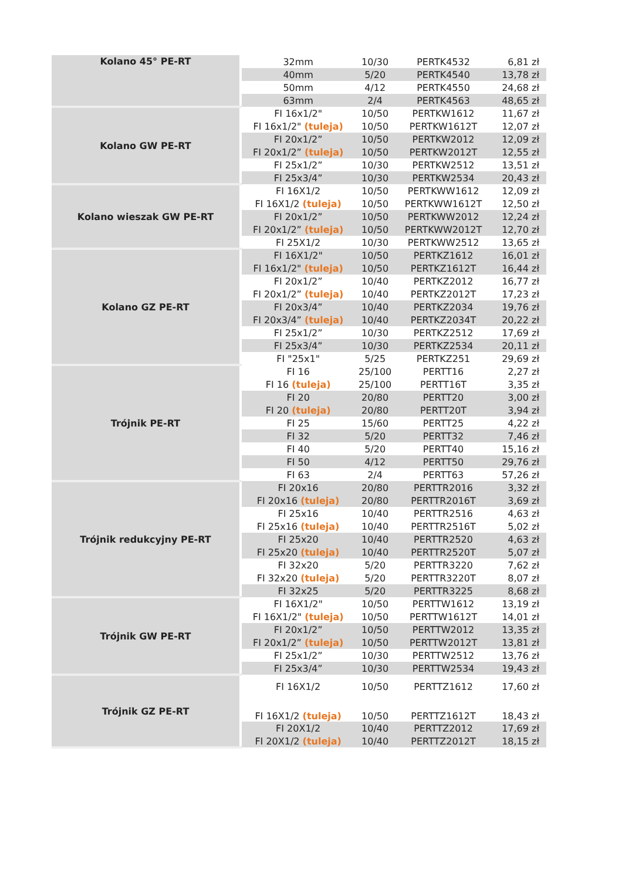| Kolano 45° PE-RT | 32mm | 10/30 | PERTK4532 | 6,81 zł |
| | 40mm | 5/20 | PERTK4540 | 13,78 zł |
| | 50mm | 4/12 | PERTK4550 | 24,68 zł |
| | 63mm | 2/4 | PERTK4563 | 48,65 zł |
| Kolano GW PE-RT | FI 16x1/2" | 10/50 | PERTKW1612 | 11,67 zł |
| | FI 16x1/2" (tuleja) | 10/50 | PERTKW1612T | 12,07 zł |
| | FI 20x1/2” | 10/50 | PERTKW2012 | 12,09 zł |
| | FI 20x1/2” (tuleja) | 10/50 | PERTKW2012T | 12,55 zł |
| | FI 25x1/2” | 10/30 | PERTKW2512 | 13,51 zł |
| | FI 25x3/4” | 10/30 | PERTKW2534 | 20,43 zł |
| Kolano wieszak GW PE-RT | FI 16X1/2 | 10/50 | PERTKWW1612 | 12,09 zł |
| | FI 16X1/2 (tuleja) | 10/50 | PERTKWW1612T | 12,50 zł |
| | FI 20x1/2” | 10/50 | PERTKWW2012 | 12,24 zł |
| | FI 20x1/2” (tuleja) | 10/50 | PERTKWW2012T | 12,70 zł |
| | FI 25X1/2 | 10/30 | PERTKWW2512 | 13,65 zł |
| Kolano GZ PE-RT | FI 16X1/2" | 10/50 | PERTKZ1612 | 16,01 zł |
| | FI 16x1/2" (tuleja) | 10/50 | PERTKZ1612T | 16,44 zł |
| | FI 20x1/2” | 10/40 | PERTKZ2012 | 16,77 zł |
| | FI 20x1/2” (tuleja) | 10/40 | PERTKZ2012T | 17,23 zł |
| | FI 20x3/4” | 10/40 | PERTKZ2034 | 19,76 zł |
| | FI 20x3/4” (tuleja) | 10/40 | PERTKZ2034T | 20,22 zł |
| | FI 25x1/2” | 10/30 | PERTKZ2512 | 17,69 zł |
| | FI 25x3/4” | 10/30 | PERTKZ2534 | 20,11 zł |
| | FI "25x1" | 5/25 | PERTKZ251 | 29,69 zł |
| Trójnik PE-RT | FI 16 | 25/100 | PERTT16 | 2,27 zł |
| | FI 16 (tuleja) | 25/100 | PERTT16T | 3,35 zł |
| | FI 20 | 20/80 | PERTT20 | 3,00 zł |
| | FI 20 (tuleja) | 20/80 | PERTT20T | 3,94 zł |
| | FI 25 | 15/60 | PERTT25 | 4,22 zł |
| | FI 32 | 5/20 | PERTT32 | 7,46 zł |
| | FI 40 | 5/20 | PERTT40 | 15,16 zł |
| | FI 50 | 4/12 | PERTT50 | 29,76 zł |
| | FI 63 | 2/4 | PERTT63 | 57,26 zł |
| Trójnik redukcyjny PE-RT | FI 20x16 | 20/80 | PERTTR2016 | 3,32 zł |
| | FI 20x16 (tuleja) | 20/80 | PERTTR2016T | 3,69 zł |
| | FI 25x16 | 10/40 | PERTTR2516 | 4,63 zł |
| | FI 25x16 (tuleja) | 10/40 | PERTTR2516T | 5,02 zł |
| | FI 25x20 | 10/40 | PERTTR2520 | 4,63 zł |
| | FI 25x20 (tuleja) | 10/40 | PERTTR2520T | 5,07 zł |
| | FI 32x20 | 5/20 | PERTTR3220 | 7,62 zł |
| | FI 32x20 (tuleja) | 5/20 | PERTTR3220T | 8,07 zł |
| | FI 32x25 | 5/20 | PERTTR3225 | 8,68 zł |
| Trójnik GW PE-RT | FI 16X1/2" | 10/50 | PERTTW1612 | 13,19 zł |
| | FI 16X1/2" (tuleja) | 10/50 | PERTTW1612T | 14,01 zł |
| | FI 20x1/2” | 10/50 | PERTTW2012 | 13,35 zł |
| | FI 20x1/2” (tuleja) | 10/50 | PERTTW2012T | 13,81 zł |
| | FI 25x1/2” | 10/30 | PERTTW2512 | 13,76 zł |
| | FI 25x3/4” | 10/30 | PERTTW2534 | 19,43 zł |
| Trójnik GZ PE-RT | FI 16X1/2 | 10/50 | PERTTZ1612 | 17,60 zł |
| | FI 16X1/2 (tuleja) | 10/50 | PERTTZ1612T | 18,43 zł |
| | FI 20X1/2 | 10/40 | PERTTZ2012 | 17,69 zł |
| | FI 20X1/2 (tuleja) | 10/40 | PERTTZ2012T | 18,15 zł |